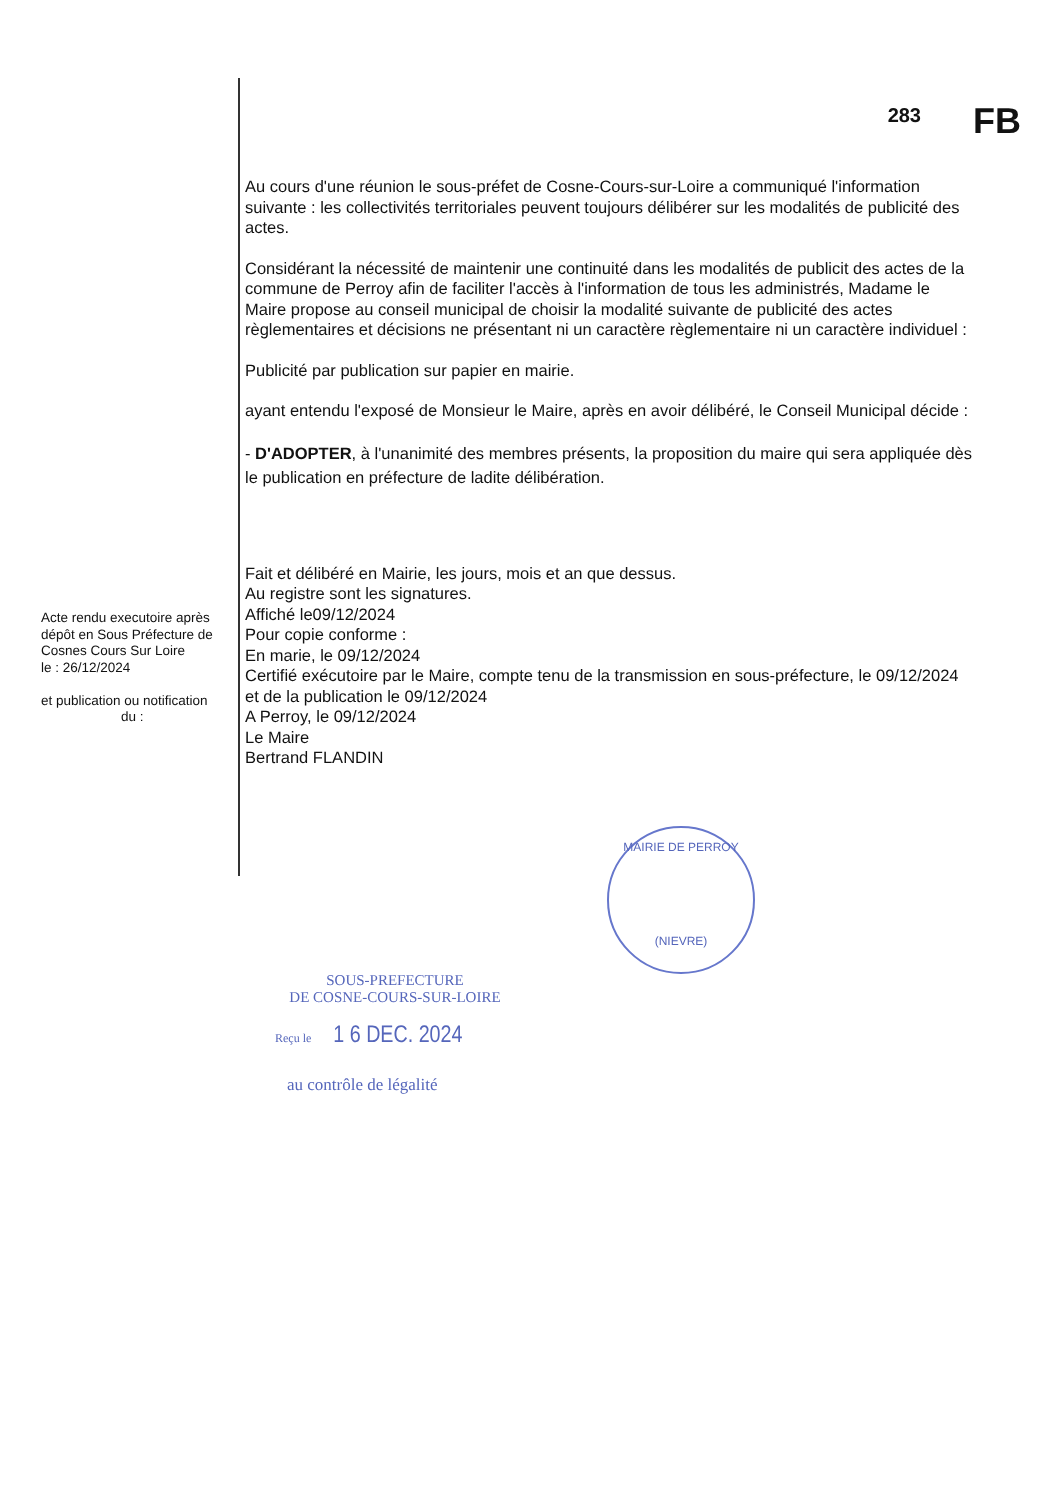283
FB
Au cours d'une réunion le sous-préfet de Cosne-Cours-sur-Loire a communiqué l'information suivante : les collectivités territoriales peuvent toujours délibérer sur les modalités de publicité des actes.
Considérant la nécessité de maintenir une continuité dans les modalités de publicit des actes de la commune de Perroy afin de faciliter l'accès à l'information de tous les administrés, Madame le Maire propose au conseil municipal de choisir la modalité suivante de publicité des actes règlementaires et décisions ne présentant ni un caractère règlementaire ni un caractère individuel :
Publicité par publication sur papier en mairie.
ayant entendu l'exposé de Monsieur le Maire, après en avoir délibéré, le Conseil Municipal décide :
- D'ADOPTER, à l'unanimité des membres présents, la proposition du maire qui sera appliquée dès le publication en préfecture de ladite délibération.
Fait et délibéré en Mairie, les jours, mois et an que dessus.
Au registre sont les signatures.
Affiché le09/12/2024
Pour copie conforme :
En marie, le 09/12/2024
Certifié exécutoire par le Maire, compte tenu de la transmission en sous-préfecture, le 09/12/2024 et de la publication le 09/12/2024
A Perroy, le 09/12/2024
Le Maire
Bertrand FLANDIN
Acte rendu executoire après dépôt en Sous Préfecture de Cosnes Cours Sur Loire
le : 26/12/2024
et publication ou notification
du :
MAIRIE DE PERROY
(NIEVRE)
SOUS-PREFECTURE
DE COSNE-COURS-SUR-LOIRE
Reçu le 1 6 DEC. 2024
au contrôle de légalité